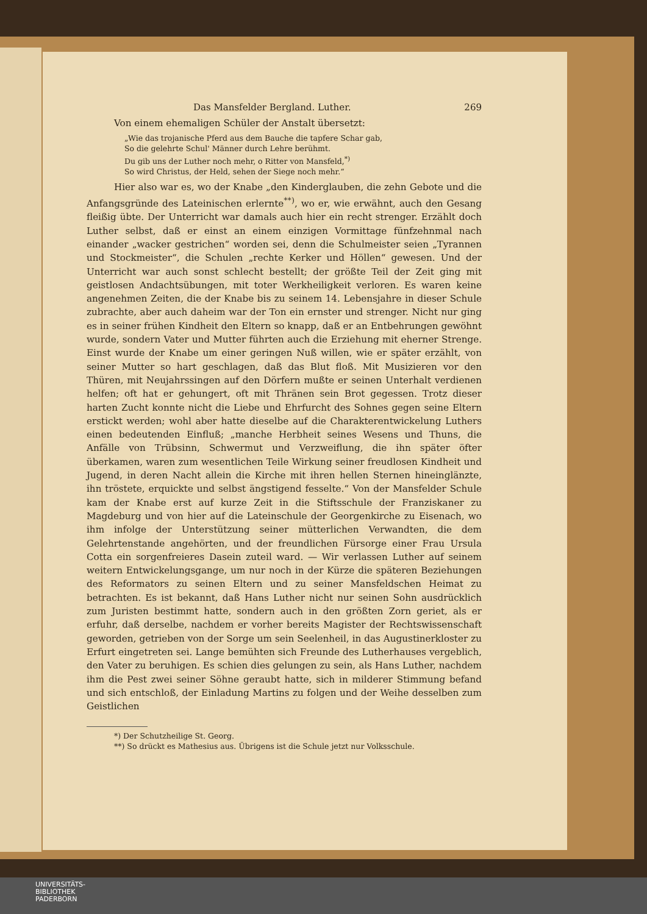Das Mansfelder Bergland. Luther. 269
Von einem ehemaligen Schüler der Anstalt übersetzt:
„Wie das trojanische Pferd aus dem Bauche die tapfere Schar gab,
So die gelehrte Schul' Männer durch Lehre berühmt.
Du gib uns der Luther noch mehr, o Ritter von Mansfeld,<sup>*)</sup>
So wird Christus, der Held, sehen der Siege noch mehr.“
Hier also war es, wo der Knabe „den Kinderglauben, die zehn Gebote und die Anfangsgründe des Lateinischen erlernte<sup>**)</sup>, wo er, wie erwähnt, auch den Gesang fleißig übte. Der Unterricht war damals auch hier ein recht strenger. Erzählt doch Luther selbst, daß er einst an einem einzigen Vormittage fünfzehnmal nach einander „wacker gestrichen“ worden sei, denn die Schulmeister seien „Tyrannen und Stockmeister“, die Schulen „rechte Kerker und Höllen“ gewesen. Und der Unterricht war auch sonst schlecht bestellt; der größte Teil der Zeit ging mit geistlosen Andachtsübungen, mit toter Werkheiligkeit verloren. Es waren keine angenehmen Zeiten, die der Knabe bis zu seinem 14. Lebensjahre in dieser Schule zubrachte, aber auch daheim war der Ton ein ernster und strenger. Nicht nur ging es in seiner frühen Kindheit den Eltern so knapp, daß er an Entbehrungen gewöhnt wurde, sondern Vater und Mutter führten auch die Erziehung mit eherner Strenge. Einst wurde der Knabe um einer geringen Nuß willen, wie er später erzählt, von seiner Mutter so hart geschlagen, daß das Blut floß. Mit Musizieren vor den Thüren, mit Neujahrssingen auf den Dörfern mußte er seinen Unterhalt verdienen helfen; oft hat er gehungert, oft mit Thränen sein Brot gegessen. Trotz dieser harten Zucht konnte nicht die Liebe und Ehrfurcht des Sohnes gegen seine Eltern erstickt werden; wohl aber hatte dieselbe auf die Charakterentwickelung Luthers einen bedeutenden Einfluß; „manche Herbheit seines Wesens und Thuns, die Anfälle von Trübsinn, Schwermut und Verzweiflung, die ihn später öfter überkamen, waren zum wesentlichen Teile Wirkung seiner freudlosen Kindheit und Jugend, in deren Nacht allein die Kirche mit ihren hellen Sternen hineinglänzte, ihn tröstete, erquickte und selbst ängstigend fesselte.“ Von der Mansfelder Schule kam der Knabe erst auf kurze Zeit in die Stiftsschule der Franziskaner zu Magdeburg und von hier auf die Lateinschule der Georgenkirche zu Eisenach, wo ihm infolge der Unterstützung seiner mütterlichen Verwandten, die dem Gelehrtenstande angehörten, und der freundlichen Fürsorge einer Frau Ursula Cotta ein sorgenfreieres Dasein zuteil ward. — Wir verlassen Luther auf seinem weitern Entwickelungsgange, um nur noch in der Kürze die späteren Beziehungen des Reformators zu seinen Eltern und zu seiner Mansfeldschen Heimat zu betrachten. Es ist bekannt, daß Hans Luther nicht nur seinen Sohn ausdrücklich zum Juristen bestimmt hatte, sondern auch in den größten Zorn geriet, als er erfuhr, daß derselbe, nachdem er vorher bereits Magister der Rechtswissenschaft geworden, getrieben von der Sorge um sein Seelenheil, in das Augustinerkloster zu Erfurt eingetreten sei. Lange bemühten sich Freunde des Lutherhauses vergeblich, den Vater zu beruhigen. Es schien dies gelungen zu sein, als Hans Luther, nachdem ihm die Pest zwei seiner Söhne geraubt hatte, sich in milderer Stimmung befand und sich entschloß, der Einladung Martins zu folgen und der Weihe desselben zum Geistlichen
*) Der Schutzheilige St. Georg.
**) So drückt es Mathesius aus. Übrigens ist die Schule jetzt nur Volksschule.
UNIVERSITÄTS-
BIBLIOTHEK
PADERBORN